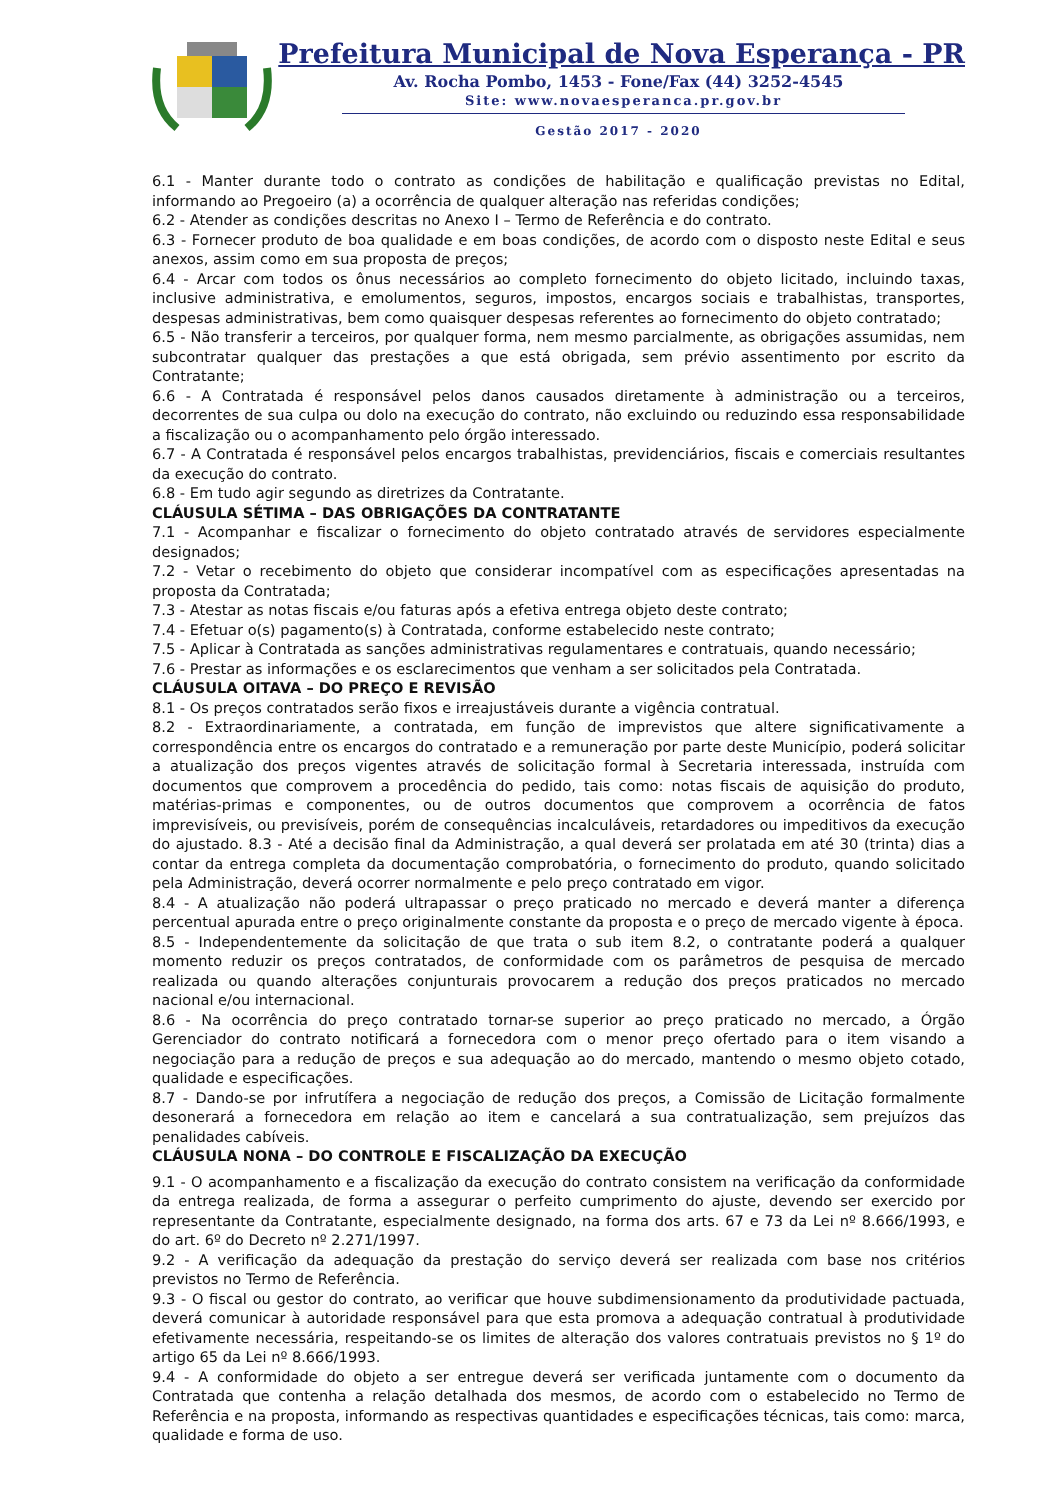Prefeitura Municipal de Nova Esperança - PR
Av. Rocha Pombo, 1453 - Fone/Fax (44) 3252-4545
Site: www.novaesperanca.pr.gov.br
Gestão 2017 - 2020
6.1 - Manter durante todo o contrato as condições de habilitação e qualificação previstas no Edital, informando ao Pregoeiro (a) a ocorrência de qualquer alteração nas referidas condições;
6.2 - Atender as condições descritas no Anexo I – Termo de Referência e do contrato.
6.3 - Fornecer produto de boa qualidade e em boas condições, de acordo com o disposto neste Edital e seus anexos, assim como em sua proposta de preços;
6.4 - Arcar com todos os ônus necessários ao completo fornecimento do objeto licitado, incluindo taxas, inclusive administrativa, e emolumentos, seguros, impostos, encargos sociais e trabalhistas, transportes, despesas administrativas, bem como quaisquer despesas referentes ao fornecimento do objeto contratado;
6.5 - Não transferir a terceiros, por qualquer forma, nem mesmo parcialmente, as obrigações assumidas, nem subcontratar qualquer das prestações a que está obrigada, sem prévio assentimento por escrito da Contratante;
6.6 - A Contratada é responsável pelos danos causados diretamente à administração ou a terceiros, decorrentes de sua culpa ou dolo na execução do contrato, não excluindo ou reduzindo essa responsabilidade a fiscalização ou o acompanhamento pelo órgão interessado.
6.7 - A Contratada é responsável pelos encargos trabalhistas, previdenciários, fiscais e comerciais resultantes da execução do contrato.
6.8 - Em tudo agir segundo as diretrizes da Contratante.
CLÁUSULA SÉTIMA – DAS OBRIGAÇÕES DA CONTRATANTE
7.1 - Acompanhar e fiscalizar o fornecimento do objeto contratado através de servidores especialmente designados;
7.2 - Vetar o recebimento do objeto que considerar incompatível com as especificações apresentadas na proposta da Contratada;
7.3 - Atestar as notas fiscais e/ou faturas após a efetiva entrega objeto deste contrato;
7.4 - Efetuar o(s) pagamento(s) à Contratada, conforme estabelecido neste contrato;
7.5 - Aplicar à Contratada as sanções administrativas regulamentares e contratuais, quando necessário;
7.6 - Prestar as informações e os esclarecimentos que venham a ser solicitados pela Contratada.
CLÁUSULA OITAVA – DO PREÇO E REVISÃO
8.1 - Os preços contratados serão fixos e irreajustáveis durante a vigência contratual.
8.2 - Extraordinariamente, a contratada, em função de imprevistos que altere significativamente a correspondência entre os encargos do contratado e a remuneração por parte deste Município, poderá solicitar a atualização dos preços vigentes através de solicitação formal à Secretaria interessada, instruída com documentos que comprovem a procedência do pedido, tais como: notas fiscais de aquisição do produto, matérias-primas e componentes, ou de outros documentos que comprovem a ocorrência de fatos imprevisíveis, ou previsíveis, porém de consequências incalculáveis, retardadores ou impeditivos da execução do ajustado. 8.3 - Até a decisão final da Administração, a qual deverá ser prolatada em até 30 (trinta) dias a contar da entrega completa da documentação comprobatória, o fornecimento do produto, quando solicitado pela Administração, deverá ocorrer normalmente e pelo preço contratado em vigor.
8.4 - A atualização não poderá ultrapassar o preço praticado no mercado e deverá manter a diferença percentual apurada entre o preço originalmente constante da proposta e o preço de mercado vigente à época.
8.5 - Independentemente da solicitação de que trata o sub item 8.2, o contratante poderá a qualquer momento reduzir os preços contratados, de conformidade com os parâmetros de pesquisa de mercado realizada ou quando alterações conjunturais provocarem a redução dos preços praticados no mercado nacional e/ou internacional.
8.6 - Na ocorrência do preço contratado tornar-se superior ao preço praticado no mercado, a Órgão Gerenciador do contrato notificará a fornecedora com o menor preço ofertado para o item visando a negociação para a redução de preços e sua adequação ao do mercado, mantendo o mesmo objeto cotado, qualidade e especificações.
8.7 - Dando-se por infrutífera a negociação de redução dos preços, a Comissão de Licitação formalmente desonerará a fornecedora em relação ao item e cancelará a sua contratualização, sem prejuízos das penalidades cabíveis.
CLÁUSULA NONA – DO CONTROLE E FISCALIZAÇÃO DA EXECUÇÃO
9.1 - O acompanhamento e a fiscalização da execução do contrato consistem na verificação da conformidade da entrega realizada, de forma a assegurar o perfeito cumprimento do ajuste, devendo ser exercido por representante da Contratante, especialmente designado, na forma dos arts. 67 e 73 da Lei nº 8.666/1993, e do art. 6º do Decreto nº 2.271/1997.
9.2 - A verificação da adequação da prestação do serviço deverá ser realizada com base nos critérios previstos no Termo de Referência.
9.3 - O fiscal ou gestor do contrato, ao verificar que houve subdimensionamento da produtividade pactuada, deverá comunicar à autoridade responsável para que esta promova a adequação contratual à produtividade efetivamente necessária, respeitando-se os limites de alteração dos valores contratuais previstos no § 1º do artigo 65 da Lei nº 8.666/1993.
9.4 - A conformidade do objeto a ser entregue deverá ser verificada juntamente com o documento da Contratada que contenha a relação detalhada dos mesmos, de acordo com o estabelecido no Termo de Referência e na proposta, informando as respectivas quantidades e especificações técnicas, tais como: marca, qualidade e forma de uso.